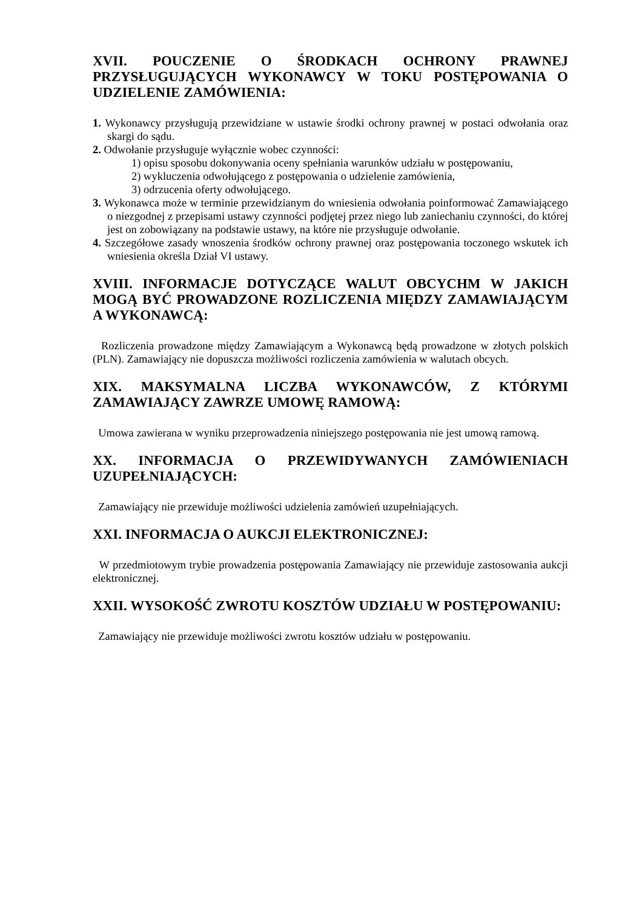XVII. POUCZENIE O ŚRODKACH OCHRONY PRAWNEJ PRZYSŁUGUJĄCYCH WYKONAWCY W TOKU POSTĘPOWANIA O UDZIELENIE ZAMÓWIENIA:
1. Wykonawcy przysługują przewidziane w ustawie środki ochrony prawnej w postaci odwołania oraz skargi do sądu.
2. Odwołanie przysługuje wyłącznie wobec czynności:
1) opisu sposobu dokonywania oceny spełniania warunków udziału w postępowaniu,
2) wykluczenia odwołującego z postępowania o udzielenie zamówienia,
3) odrzucenia oferty odwołującego.
3. Wykonawca może w terminie przewidzianym do wniesienia odwołania poinformować Zamawiającego o niezgodnej z przepisami ustawy czynności podjętej przez niego lub zaniechaniu czynności, do której jest on zobowiązany na podstawie ustawy, na które nie przysługuje odwołanie.
4. Szczegółowe zasady wnoszenia środków ochrony prawnej oraz postępowania toczonego wskutek ich wniesienia określa Dział VI ustawy.
XVIII. INFORMACJE DOTYCZĄCE WALUT OBCYCHM W JAKICH MOGĄ BYĆ PROWADZONE ROZLICZENIA MIĘDZY ZAMAWIAJĄCYM A WYKONAWCĄ:
Rozliczenia prowadzone między Zamawiającym a Wykonawcą będą prowadzone w złotych polskich (PLN). Zamawiający nie dopuszcza możliwości rozliczenia zamówienia w walutach obcych.
XIX. MAKSYMALNA LICZBA WYKONAWCÓW, Z KTÓRYMI ZAMAWIAJĄCY ZAWRZE UMOWĘ RAMOWĄ:
Umowa zawierana w wyniku przeprowadzenia niniejszego postępowania nie jest umową ramową.
XX. INFORMACJA O PRZEWIDYWANYCH ZAMÓWIENIACH UZUPEŁNIAJĄCYCH:
Zamawiający nie przewiduje możliwości udzielenia zamówień uzupełniających.
XXI. INFORMACJA O AUKCJI ELEKTRONICZNEJ:
W przedmiotowym trybie prowadzenia postępowania Zamawiający nie przewiduje zastosowania aukcji elektronicznej.
XXII. WYSOKOŚĆ ZWROTU KOSZTÓW UDZIAŁU W POSTĘPOWANIU:
Zamawiający nie przewiduje możliwości zwrotu kosztów udziału w postępowaniu.